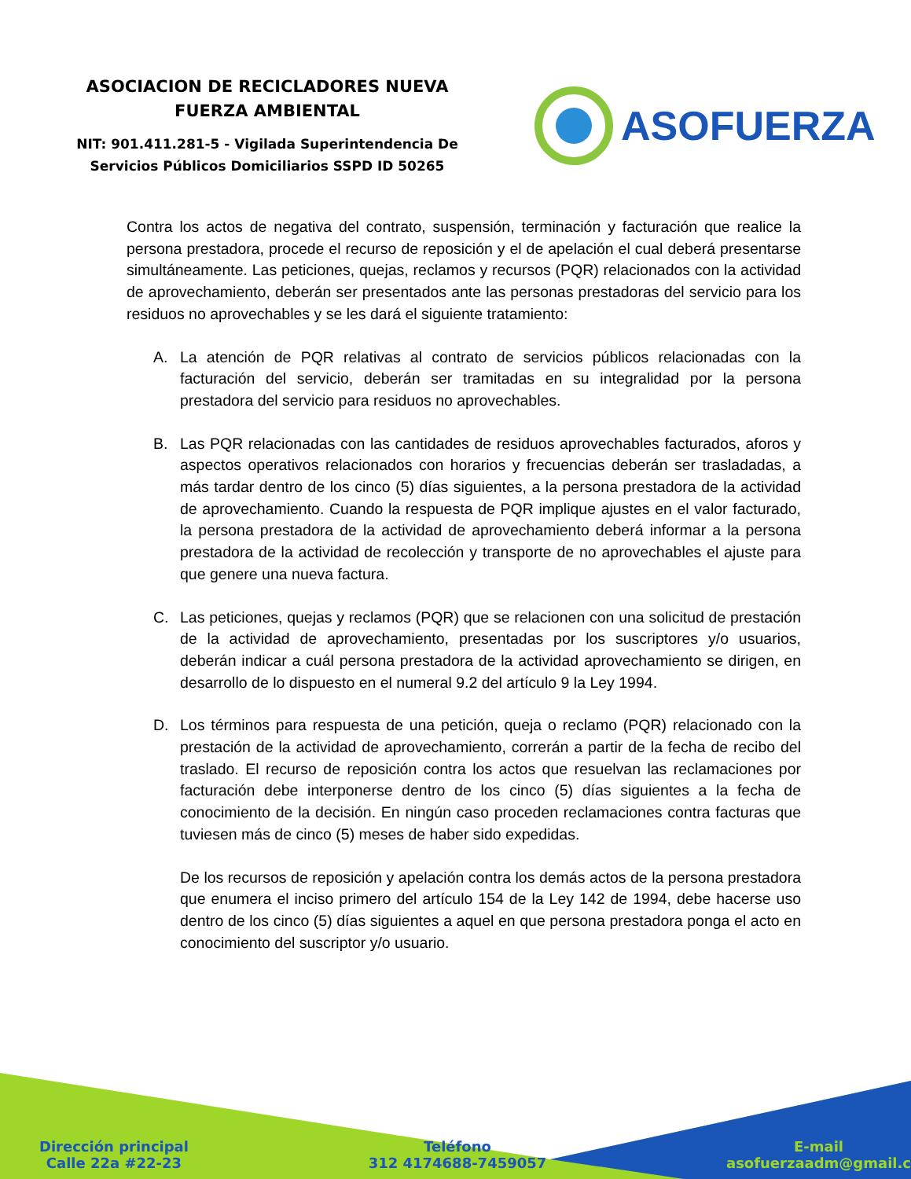ASOCIACION DE RECICLADORES NUEVA
FUERZA AMBIENTAL
NIT: 901.411.281-5 - Vigilada Superintendencia De
Servicios Públicos Domiciliarios SSPD ID 50265
ASOFUERZA
Contra los actos de negativa del contrato, suspensión, terminación y facturación que realice la persona prestadora, procede el recurso de reposición y el de apelación el cual deberá presentarse simultáneamente. Las peticiones, quejas, reclamos y recursos (PQR) relacionados con la actividad de aprovechamiento, deberán ser presentados ante las personas prestadoras del servicio para los residuos no aprovechables y se les dará el siguiente tratamiento:
A. La atención de PQR relativas al contrato de servicios públicos relacionadas con la facturación del servicio, deberán ser tramitadas en su integralidad por la persona prestadora del servicio para residuos no aprovechables.
B. Las PQR relacionadas con las cantidades de residuos aprovechables facturados, aforos y aspectos operativos relacionados con horarios y frecuencias deberán ser trasladadas, a más tardar dentro de los cinco (5) días siguientes, a la persona prestadora de la actividad de aprovechamiento. Cuando la respuesta de PQR implique ajustes en el valor facturado, la persona prestadora de la actividad de aprovechamiento deberá informar a la persona prestadora de la actividad de recolección y transporte de no aprovechables el ajuste para que genere una nueva factura.
C. Las peticiones, quejas y reclamos (PQR) que se relacionen con una solicitud de prestación de la actividad de aprovechamiento, presentadas por los suscriptores y/o usuarios, deberán indicar a cuál persona prestadora de la actividad aprovechamiento se dirigen, en desarrollo de lo dispuesto en el numeral 9.2 del artículo 9 la Ley 1994.
D. Los términos para respuesta de una petición, queja o reclamo (PQR) relacionado con la prestación de la actividad de aprovechamiento, correrán a partir de la fecha de recibo del traslado. El recurso de reposición contra los actos que resuelvan las reclamaciones por facturación debe interponerse dentro de los cinco (5) días siguientes a la fecha de conocimiento de la decisión. En ningún caso proceden reclamaciones contra facturas que tuviesen más de cinco (5) meses de haber sido expedidas.
De los recursos de reposición y apelación contra los demás actos de la persona prestadora que enumera el inciso primero del artículo 154 de la Ley 142 de 1994, debe hacerse uso dentro de los cinco (5) días siguientes a aquel en que persona prestadora ponga el acto en conocimiento del suscriptor y/o usuario.
Dirección principal
Calle 22a #22-23
Teléfono
312 4174688-7459057
E-mail
asofuerzaadm@gmail.c